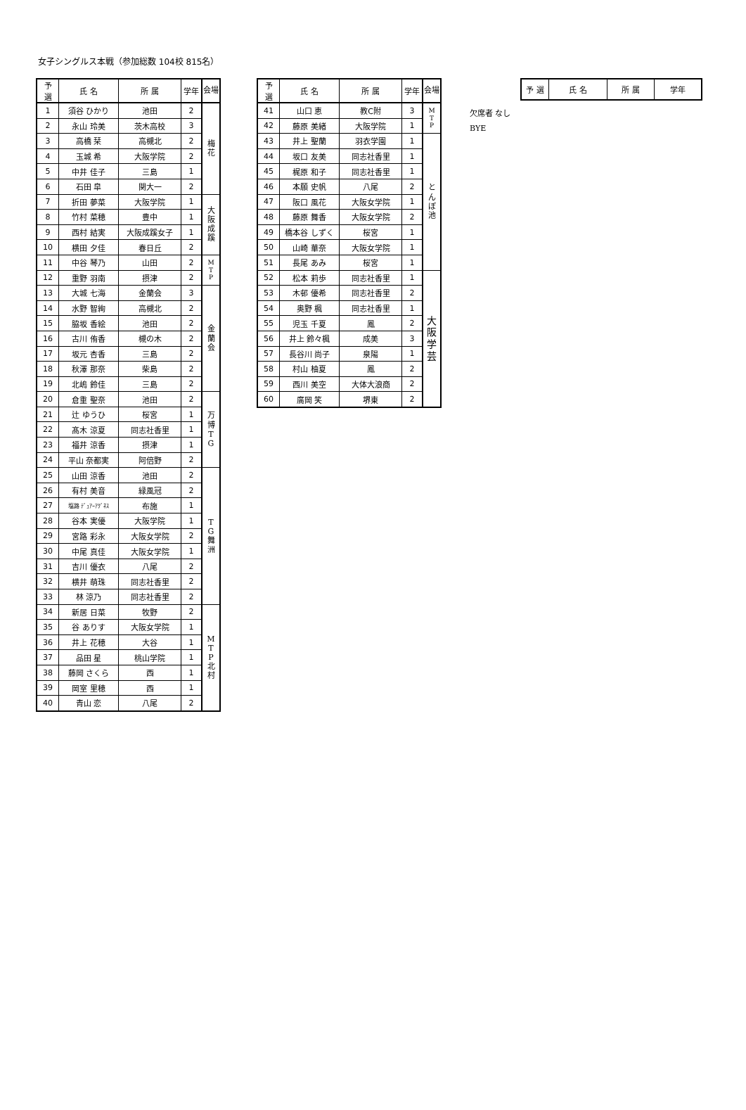女子シングルス本戦（参加総数 104校 815名）
| 予 選 | 氏 名 | 所 属 | 学年 | 会場 |
| --- | --- | --- | --- | --- |
| 1 | 須谷 ひかり | 池田 | 2 | 梅 花 |
| 2 | 永山 玲美 | 茨木高校 | 3 | |
| 3 | 高橋 栞 | 高槻北 | 2 | |
| 4 | 玉城 希 | 大阪学院 | 2 | |
| 5 | 中井 佳子 | 三島 | 1 | |
| 6 | 石田 皐 | 関大一 | 2 | |
| 7 | 折田 夢菜 | 大阪学院 | 1 | 大 阪 成 蹊 |
| 8 | 竹村 菜穂 | 豊中 | 1 | |
| 9 | 西村 結実 | 大阪成蹊女子 | 1 | |
| 10 | 横田 夕佳 | 春日丘 | 2 | |
| 11 | 中谷 琴乃 | 山田 | 2 | M T P |
| 12 | 重野 羽南 | 摂津 | 2 | |
| 13 | 大城 七海 | 金蘭会 | 3 | 金 蘭 会 |
| 14 | 水野 智絢 | 高槻北 | 2 | |
| 15 | 脇坂 香絵 | 池田 | 2 | |
| 16 | 古川 侑香 | 槻の木 | 2 | |
| 17 | 坂元 杏香 | 三島 | 2 | |
| 18 | 秋澤 那奈 | 柴島 | 2 | |
| 19 | 北嶋 鈴佳 | 三島 | 2 | |
| 20 | 倉重 聖奈 | 池田 | 2 | 万 博 T G |
| 21 | 辻 ゆうひ | 桜宮 | 1 | |
| 22 | 髙木 涼夏 | 同志社香里 | 1 | |
| 23 | 福井 涼香 | 摂津 | 1 | |
| 24 | 平山 奈都実 | 阿倍野 | 2 | |
| 25 | 山田 涼香 | 池田 | 2 | T G 舞 洲 |
| 26 | 有村 美音 | 緑風冠 | 2 | |
| 27 | 塩路 ﾃﾞｭｱｰｱｸﾞﾈｽ | 布施 | 1 | |
| 28 | 谷本 実優 | 大阪学院 | 1 | |
| 29 | 宮路 彩永 | 大阪女学院 | 2 | |
| 30 | 中尾 真佳 | 大阪女学院 | 1 | |
| 31 | 吉川 優衣 | 八尾 | 2 | |
| 32 | 横井 萌珠 | 同志社香里 | 2 | |
| 33 | 林 涼乃 | 同志社香里 | 2 | |
| 34 | 新居 日菜 | 牧野 | 2 | M T P 北 村 |
| 35 | 谷 ありす | 大阪女学院 | 1 | |
| 36 | 井上 花穂 | 大谷 | 1 | |
| 37 | 品田 星 | 桃山学院 | 1 | |
| 38 | 藤岡 さくら | 西 | 1 | |
| 39 | 岡室 里穂 | 西 | 1 | |
| 40 | 青山 恋 | 八尾 | 2 | |
| 予 選 | 氏 名 | 所 属 | 学年 | 会場 |
| --- | --- | --- | --- | --- |
| 41 | 山口 恵 | 教C附 | 3 | M T P |
| 42 | 藤原 美緒 | 大阪学院 | 1 | |
| 43 | 井上 聖蘭 | 羽衣学園 | 1 | と ん ぼ 池 |
| 44 | 坂口 友美 | 同志社香里 | 1 | |
| 45 | 梶原 和子 | 同志社香里 | 1 | |
| 46 | 本願 史帆 | 八尾 | 2 | |
| 47 | 阪口 風花 | 大阪女学院 | 1 | |
| 48 | 藤原 舞香 | 大阪女学院 | 2 | |
| 49 | 橋本谷 しずく | 桜宮 | 1 | |
| 50 | 山崎 華奈 | 大阪女学院 | 1 | |
| 51 | 長尾 あみ | 桜宮 | 1 | |
| 52 | 松本 莉歩 | 同志社香里 | 1 | 大 阪 学 芸 |
| 53 | 木邨 優希 | 同志社香里 | 2 | |
| 54 | 奥野 楓 | 同志社香里 | 1 | |
| 55 | 児玉 千夏 | 鳳 | 2 | |
| 56 | 井上 鈴々楓 | 成美 | 3 | |
| 57 | 長谷川 尚子 | 泉陽 | 1 | |
| 58 | 村山 柚夏 | 鳳 | 2 | |
| 59 | 西川 美空 | 大体大浪商 | 2 | |
| 60 | 廣岡 笑 | 堺東 | 2 | |
欠席者 なし
BYE
| 予 選 | 氏 名 | 所 属 | 学年 |
| --- | --- | --- | --- |